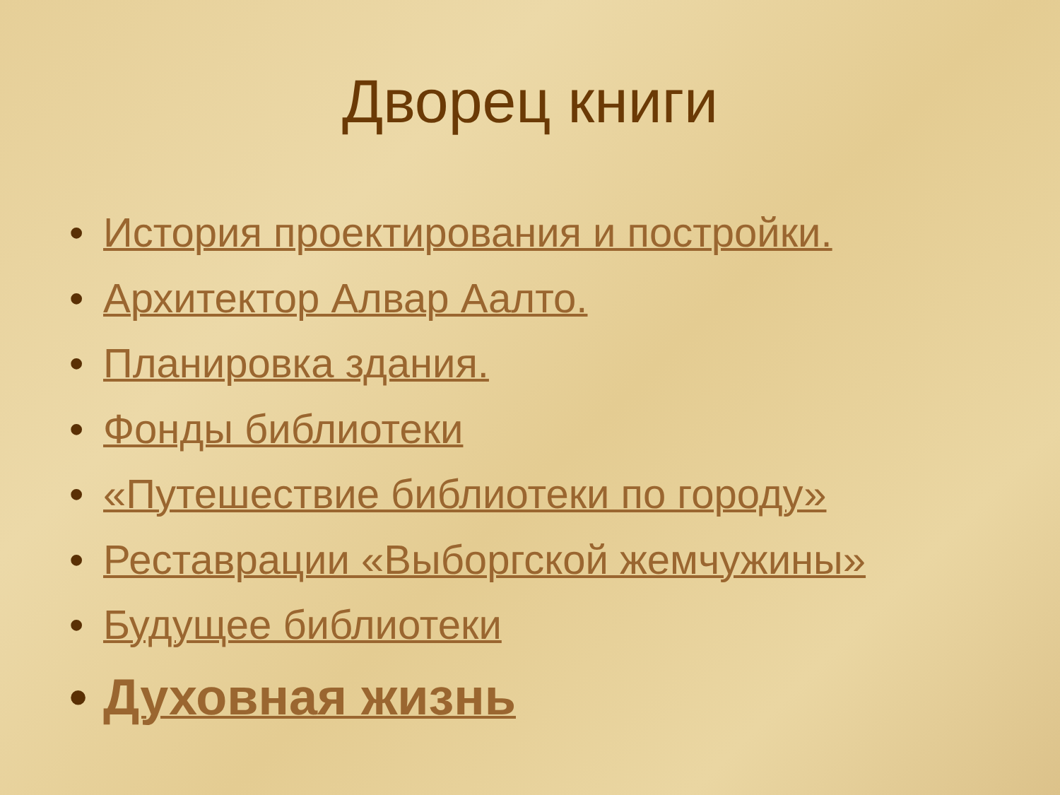Дворец книги
• История проектирования и постройки.
• Архитектор Алвар Аалто.
• Планировка здания.
• Фонды библиотеки
• «Путешествие библиотеки по городу»
• Реставрации «Выборгской жемчужины»
• Будущее библиотеки
• Духовная жизнь